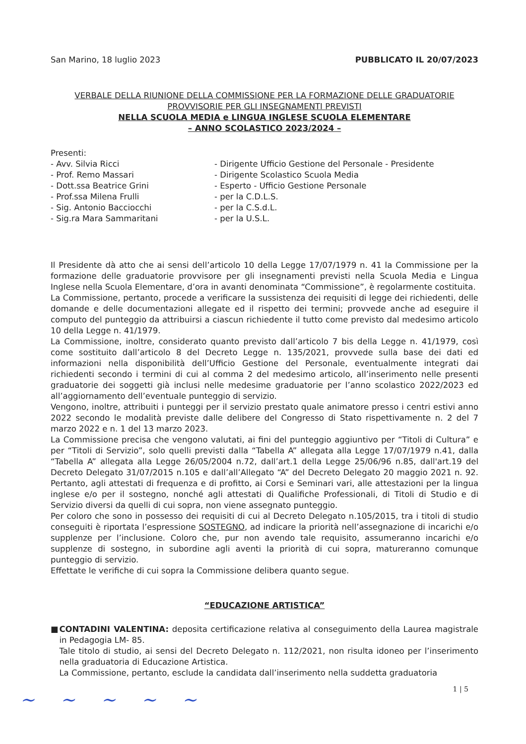San Marino, 18 luglio 2023 PUBBLICATO IL 20/07/2023
VERBALE DELLA RIUNIONE DELLA COMMISSIONE PER LA FORMAZIONE DELLE GRADUATORIE
PROVVISORIE PER GLI INSEGNAMENTI PREVISTI
NELLA SCUOLA MEDIA e LINGUA INGLESE SCUOLA ELEMENTARE
– ANNO SCOLASTICO 2023/2024 –
Presenti:
- Avv. Silvia Ricci
- Dirigente Ufficio Gestione del Personale - Presidente
- Prof. Remo Massari
- Dirigente Scolastico Scuola Media
- Dott.ssa Beatrice Grini
- Esperto - Ufficio Gestione Personale
- Prof.ssa Milena Frulli
- per la C.D.L.S.
- Sig. Antonio Bacciocchi
- per la C.S.d.L.
- Sig.ra Mara Sammaritani
- per la U.S.L.
Il Presidente dà atto che ai sensi dell’articolo 10 della Legge 17/07/1979 n. 41 la Commissione per la formazione delle graduatorie provvisore per gli insegnamenti previsti nella Scuola Media e Lingua Inglese nella Scuola Elementare, d’ora in avanti denominata “Commissione”, è regolarmente costituita.
La Commissione, pertanto, procede a verificare la sussistenza dei requisiti di legge dei richiedenti, delle domande e delle documentazioni allegate ed il rispetto dei termini; provvede anche ad eseguire il computo del punteggio da attribuirsi a ciascun richiedente il tutto come previsto dal medesimo articolo 10 della Legge n. 41/1979.
La Commissione, inoltre, considerato quanto previsto dall’articolo 7 bis della Legge n. 41/1979, così come sostituito dall’articolo 8 del Decreto Legge n. 135/2021, provvede sulla base dei dati ed informazioni nella disponibilità dell’Ufficio Gestione del Personale, eventualmente integrati dai richiedenti secondo i termini di cui al comma 2 del medesimo articolo, all’inserimento nelle presenti graduatorie dei soggetti già inclusi nelle medesime graduatorie per l’anno scolastico 2022/2023 ed all’aggiornamento dell’eventuale punteggio di servizio.
Vengono, inoltre, attribuiti i punteggi per il servizio prestato quale animatore presso i centri estivi anno 2022 secondo le modalità previste dalle delibere del Congresso di Stato rispettivamente n. 2 del 7 marzo 2022 e n. 1 del 13 marzo 2023.
La Commissione precisa che vengono valutati, ai fini del punteggio aggiuntivo per “Titoli di Cultura” e per “Titoli di Servizio”, solo quelli previsti dalla “Tabella A” allegata alla Legge 17/07/1979 n.41, dalla “Tabella A” allegata alla Legge 26/05/2004 n.72, dall’art.1 della Legge 25/06/96 n.85, dall'art.19 del Decreto Delegato 31/07/2015 n.105 e dall’all’Allegato “A” del Decreto Delegato 20 maggio 2021 n. 92. Pertanto, agli attestati di frequenza e di profitto, ai Corsi e Seminari vari, alle attestazioni per la lingua inglese e/o per il sostegno, nonché agli attestati di Qualifiche Professionali, di Titoli di Studio e di Servizio diversi da quelli di cui sopra, non viene assegnato punteggio.
Per coloro che sono in possesso dei requisiti di cui al Decreto Delegato n.105/2015, tra i titoli di studio conseguiti è riportata l’espressione SOSTEGNO, ad indicare la priorità nell’assegnazione di incarichi e/o supplenze per l’inclusione. Coloro che, pur non avendo tale requisito, assumeranno incarichi e/o supplenze di sostegno, in subordine agli aventi la priorità di cui sopra, matureranno comunque punteggio di servizio.
Effettate le verifiche di cui sopra la Commissione delibera quanto segue.
“EDUCAZIONE ARTISTICA”
■ CONTADINI VALENTINA: deposita certificazione relativa al conseguimento della Laurea magistrale in Pedagogia LM- 85.
Tale titolo di studio, ai sensi del Decreto Delegato n. 112/2021, non risulta idoneo per l’inserimento nella graduatoria di Educazione Artistica.
La Commissione, pertanto, esclude la candidata dall’inserimento nella suddetta graduatoria
1 | 5
~ ~ ~ ~ ~